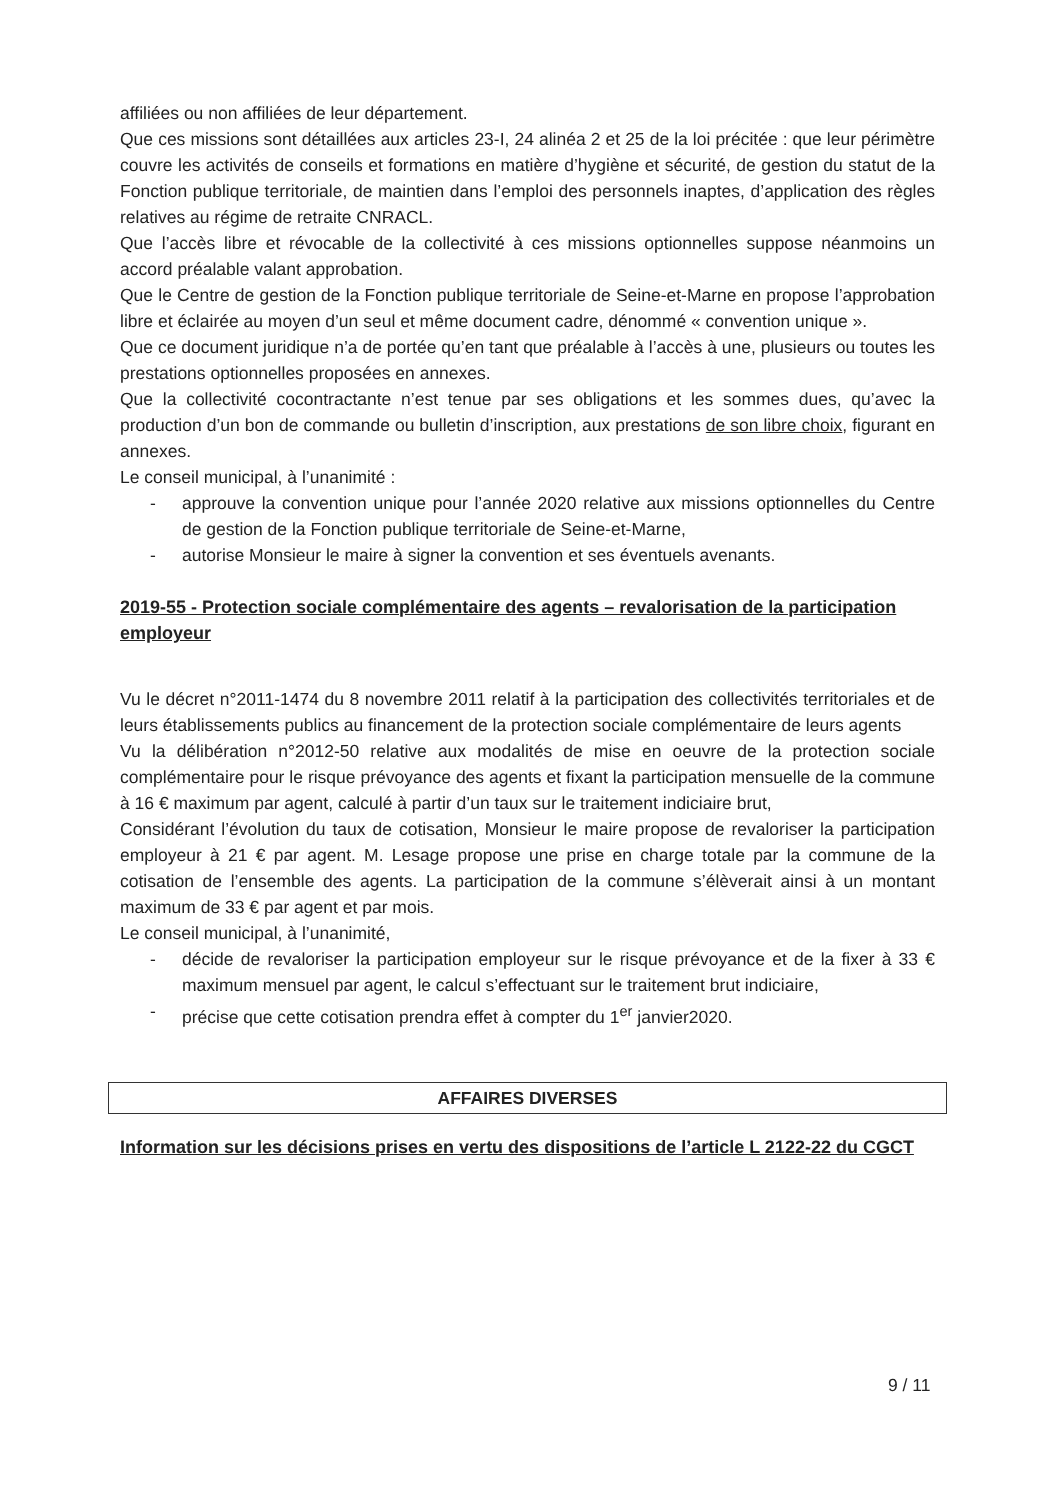affiliées ou non affiliées de leur département.
Que ces missions sont détaillées aux articles 23-I, 24 alinéa 2 et 25 de la loi précitée : que leur périmètre couvre les activités de conseils et formations en matière d’hygiène et sécurité, de gestion du statut de la Fonction publique territoriale, de maintien dans l’emploi des personnels inaptes, d’application des règles relatives au régime de retraite CNRACL.
Que l’accès libre et révocable de la collectivité à ces missions optionnelles suppose néanmoins un accord préalable valant approbation.
Que le Centre de gestion de la Fonction publique territoriale de Seine-et-Marne en propose l’approbation libre et éclairée au moyen d’un seul et même document cadre, dénommé « convention unique ».
Que ce document juridique n’a de portée qu’en tant que préalable à l’accès à une, plusieurs ou toutes les prestations optionnelles proposées en annexes.
Que la collectivité cocontractante n’est tenue par ses obligations et les sommes dues, qu’avec la production d’un bon de commande ou bulletin d’inscription, aux prestations de son libre choix, figurant en annexes.
Le conseil municipal, à l’unanimité :
- approuve la convention unique pour l’année 2020 relative aux missions optionnelles du Centre de gestion de la Fonction publique territoriale de Seine-et-Marne,
- autorise Monsieur le maire à signer la convention et ses éventuels avenants.
2019-55 - Protection sociale complémentaire des agents – revalorisation de la participation employeur
Vu le décret n°2011-1474 du 8 novembre 2011 relatif à la participation des collectivités territoriales et de leurs établissements publics au financement de la protection sociale complémentaire de leurs agents
Vu la délibération n°2012-50 relative aux modalités de mise en oeuvre de la protection sociale complémentaire pour le risque prévoyance des agents et fixant la participation mensuelle de la commune à 16 € maximum par agent, calculé à partir d’un taux sur le traitement indiciaire brut,
Considérant l’évolution du taux de cotisation, Monsieur le maire propose de revaloriser la participation employeur à 21 € par agent. M. Lesage propose une prise en charge totale par la commune de la cotisation de l’ensemble des agents. La participation de la commune s’élèverait ainsi à un montant maximum de 33 € par agent et par mois.
Le conseil municipal, à l’unanimité,
- décide de revaloriser la participation employeur sur le risque prévoyance et de la fixer à 33 € maximum mensuel par agent, le calcul s’effectuant sur le traitement brut indiciaire,
- précise que cette cotisation prendra effet à compter du 1<sup>er</sup> janvier2020.
AFFAIRES DIVERSES
Information sur les décisions prises en vertu des dispositions de l’article L 2122-22 du CGCT
9 / 11